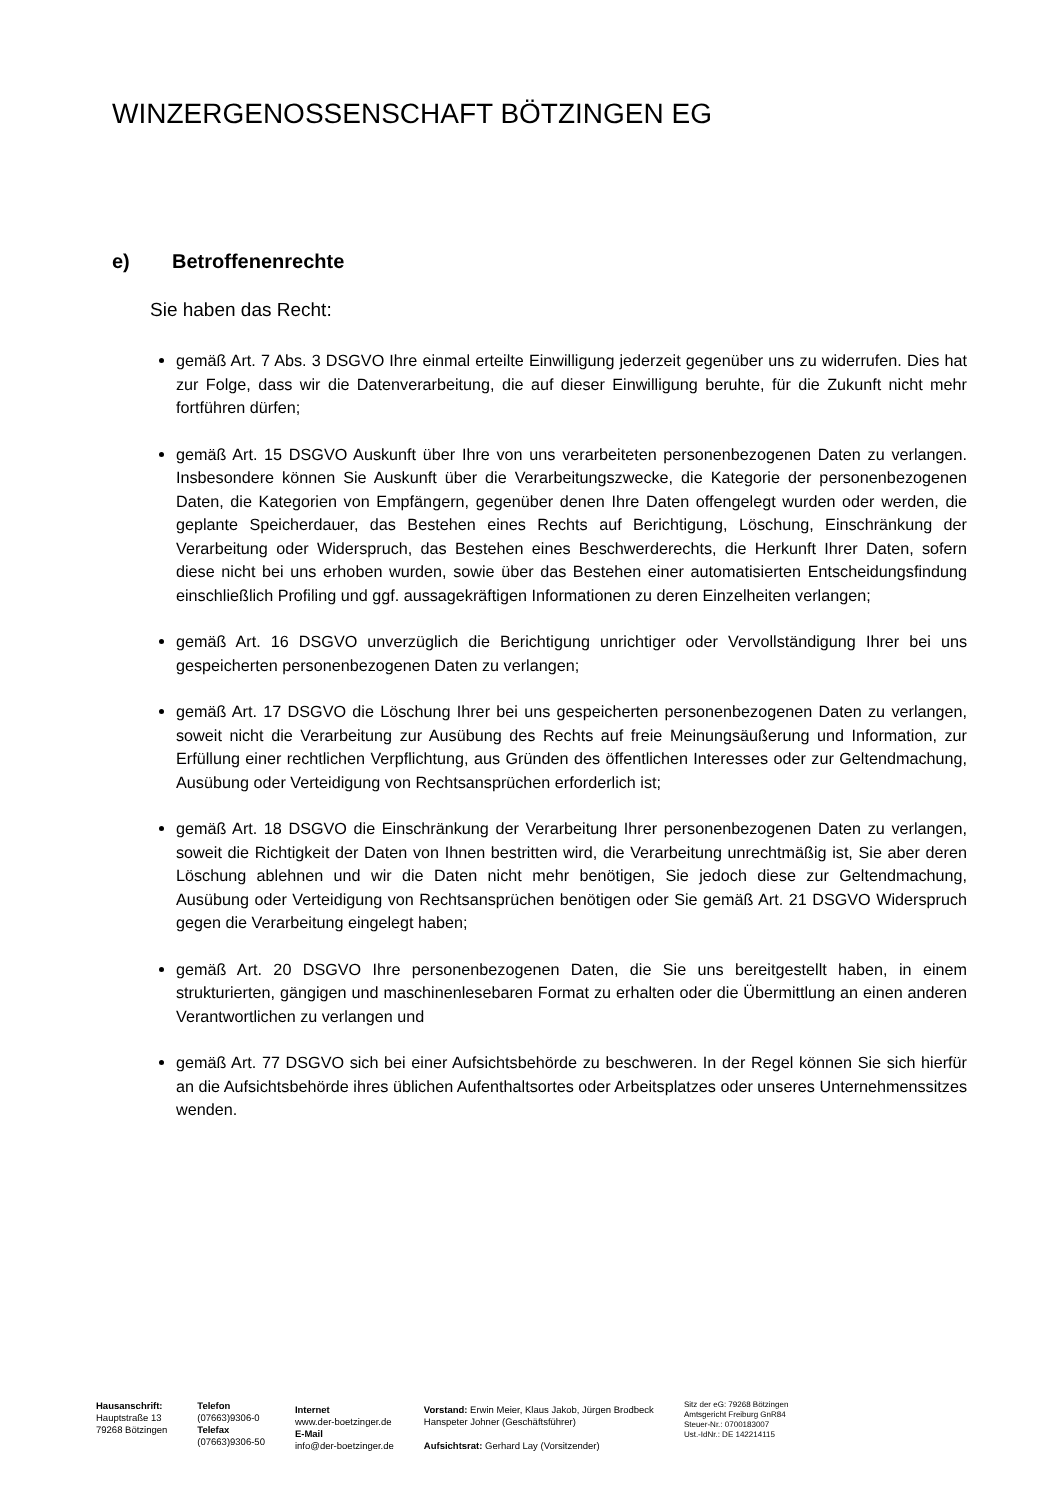WINZERGENOSSENSCHAFT BÖTZINGEN EG
e) Betroffenenrechte
Sie haben das Recht:
gemäß Art. 7 Abs. 3 DSGVO Ihre einmal erteilte Einwilligung jederzeit gegenüber uns zu widerrufen. Dies hat zur Folge, dass wir die Datenverarbeitung, die auf dieser Einwilligung beruhte, für die Zukunft nicht mehr fortführen dürfen;
gemäß Art. 15 DSGVO Auskunft über Ihre von uns verarbeiteten personenbezogenen Daten zu verlangen. Insbesondere können Sie Auskunft über die Verarbeitungszwecke, die Kategorie der personenbezogenen Daten, die Kategorien von Empfängern, gegenüber denen Ihre Daten offengelegt wurden oder werden, die geplante Speicherdauer, das Bestehen eines Rechts auf Berichtigung, Löschung, Einschränkung der Verarbeitung oder Widerspruch, das Bestehen eines Beschwerderechts, die Herkunft Ihrer Daten, sofern diese nicht bei uns erhoben wurden, sowie über das Bestehen einer automatisierten Entscheidungsfindung einschließlich Profiling und ggf. aussagekräftigen Informationen zu deren Einzelheiten verlangen;
gemäß Art. 16 DSGVO unverzüglich die Berichtigung unrichtiger oder Vervollständigung Ihrer bei uns gespeicherten personenbezogenen Daten zu verlangen;
gemäß Art. 17 DSGVO die Löschung Ihrer bei uns gespeicherten personenbezogenen Daten zu verlangen, soweit nicht die Verarbeitung zur Ausübung des Rechts auf freie Meinungsäußerung und Information, zur Erfüllung einer rechtlichen Verpflichtung, aus Gründen des öffentlichen Interesses oder zur Geltendmachung, Ausübung oder Verteidigung von Rechtsansprüchen erforderlich ist;
gemäß Art. 18 DSGVO die Einschränkung der Verarbeitung Ihrer personenbezogenen Daten zu verlangen, soweit die Richtigkeit der Daten von Ihnen bestritten wird, die Verarbeitung unrechtmäßig ist, Sie aber deren Löschung ablehnen und wir die Daten nicht mehr benötigen, Sie jedoch diese zur Geltendmachung, Ausübung oder Verteidigung von Rechtsansprüchen benötigen oder Sie gemäß Art. 21 DSGVO Widerspruch gegen die Verarbeitung eingelegt haben;
gemäß Art. 20 DSGVO Ihre personenbezogenen Daten, die Sie uns bereitgestellt haben, in einem strukturierten, gängigen und maschinenlesebaren Format zu erhalten oder die Übermittlung an einen anderen Verantwortlichen zu verlangen und
gemäß Art. 77 DSGVO sich bei einer Aufsichtsbehörde zu beschweren. In der Regel können Sie sich hierfür an die Aufsichtsbehörde ihres üblichen Aufenthaltsortes oder Arbeitsplatzes oder unseres Unternehmenssitzes wenden.
Hausanschrift:
Hauptstraße 13
79268 Bötzingen
Telefon
(07663)9306-0
Telefax
(07663)9306-50
Internet
www.der-boetzinger.de
E-Mail
info@der-boetzinger.de
Vorstand: Erwin Meier, Klaus Jakob, Jürgen Brodbeck
Hanspeter Johner (Geschäftsführer)
Aufsichtsrat: Gerhard Lay (Vorsitzender)
Sitz der eG: 79268 Bötzingen
Amtsgericht Freiburg GnR84
Steuer-Nr.: 0700183007
Ust.-IdNr.: DE 142214115